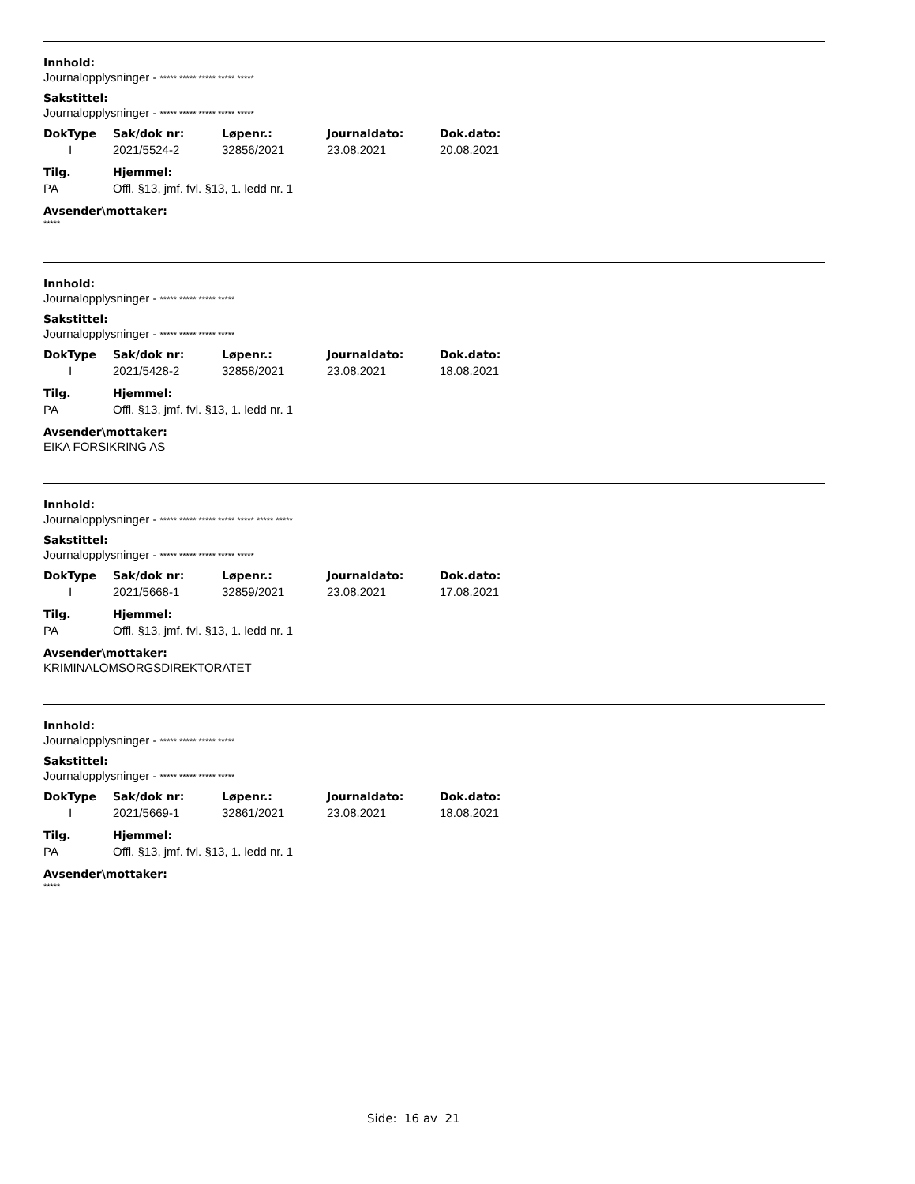Innhold:
Journalopplysninger - ***** ***** ***** ***** *****
Sakstittel:
Journalopplysninger - ***** ***** ***** ***** *****
| DokType | Sak/dok nr: | Løpenr.: | Journaldato: | Dok.dato: |
| --- | --- | --- | --- | --- |
| I | 2021/5524-2 | 32856/2021 | 23.08.2021 | 20.08.2021 |
| Tilg. | Hjemmel: |
| --- | --- |
| PA | Offl. §13, jmf. fvl. §13, 1. ledd nr. 1 |
Avsender\mottaker:
*****
Innhold:
Journalopplysninger - ***** ***** ***** *****
Sakstittel:
Journalopplysninger - ***** ***** ***** *****
| DokType | Sak/dok nr: | Løpenr.: | Journaldato: | Dok.dato: |
| --- | --- | --- | --- | --- |
| I | 2021/5428-2 | 32858/2021 | 23.08.2021 | 18.08.2021 |
| Tilg. | Hjemmel: |
| --- | --- |
| PA | Offl. §13, jmf. fvl. §13, 1. ledd nr. 1 |
Avsender\mottaker:
EIKA FORSIKRING AS
Innhold:
Journalopplysninger - ***** ***** ***** ***** ***** ***** *****
Sakstittel:
Journalopplysninger - ***** ***** ***** ***** *****
| DokType | Sak/dok nr: | Løpenr.: | Journaldato: | Dok.dato: |
| --- | --- | --- | --- | --- |
| I | 2021/5668-1 | 32859/2021 | 23.08.2021 | 17.08.2021 |
| Tilg. | Hjemmel: |
| --- | --- |
| PA | Offl. §13, jmf. fvl. §13, 1. ledd nr. 1 |
Avsender\mottaker:
KRIMINALOMSORGSDIREKTORATET
Innhold:
Journalopplysninger - ***** ***** ***** *****
Sakstittel:
Journalopplysninger - ***** ***** ***** *****
| DokType | Sak/dok nr: | Løpenr.: | Journaldato: | Dok.dato: |
| --- | --- | --- | --- | --- |
| I | 2021/5669-1 | 32861/2021 | 23.08.2021 | 18.08.2021 |
| Tilg. | Hjemmel: |
| --- | --- |
| PA | Offl. §13, jmf. fvl. §13, 1. ledd nr. 1 |
Avsender\mottaker:
*****
Side: 16 av 21